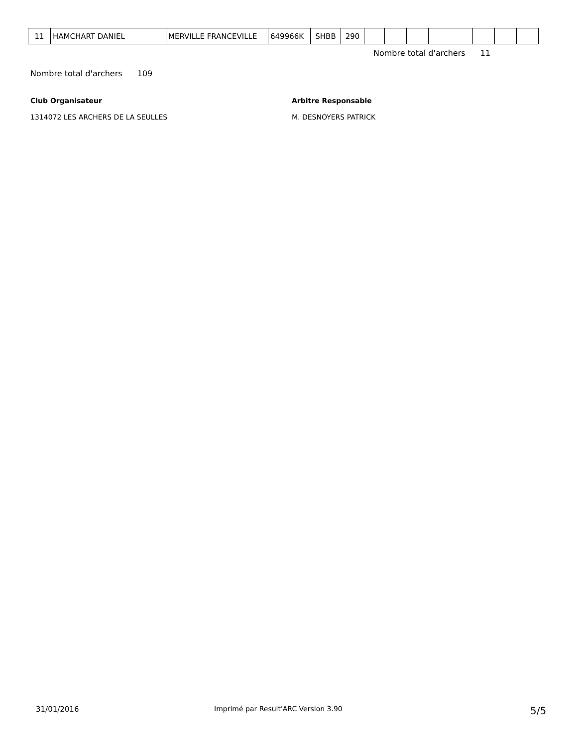| 11 | HAMCHART DANIEL | MERVILLE FRANCEVILLE | 649966K | SHBB | 290 | | | | | | | |
Nombre total d'archers 11
Nombre total d'archers 109
Club Organisateur Arbitre Responsable
1314072 LES ARCHERS DE LA SEULLES
M. DESNOYERS PATRICK
31/01/2016
Imprimé par Result'ARC Version 3.90
5/5